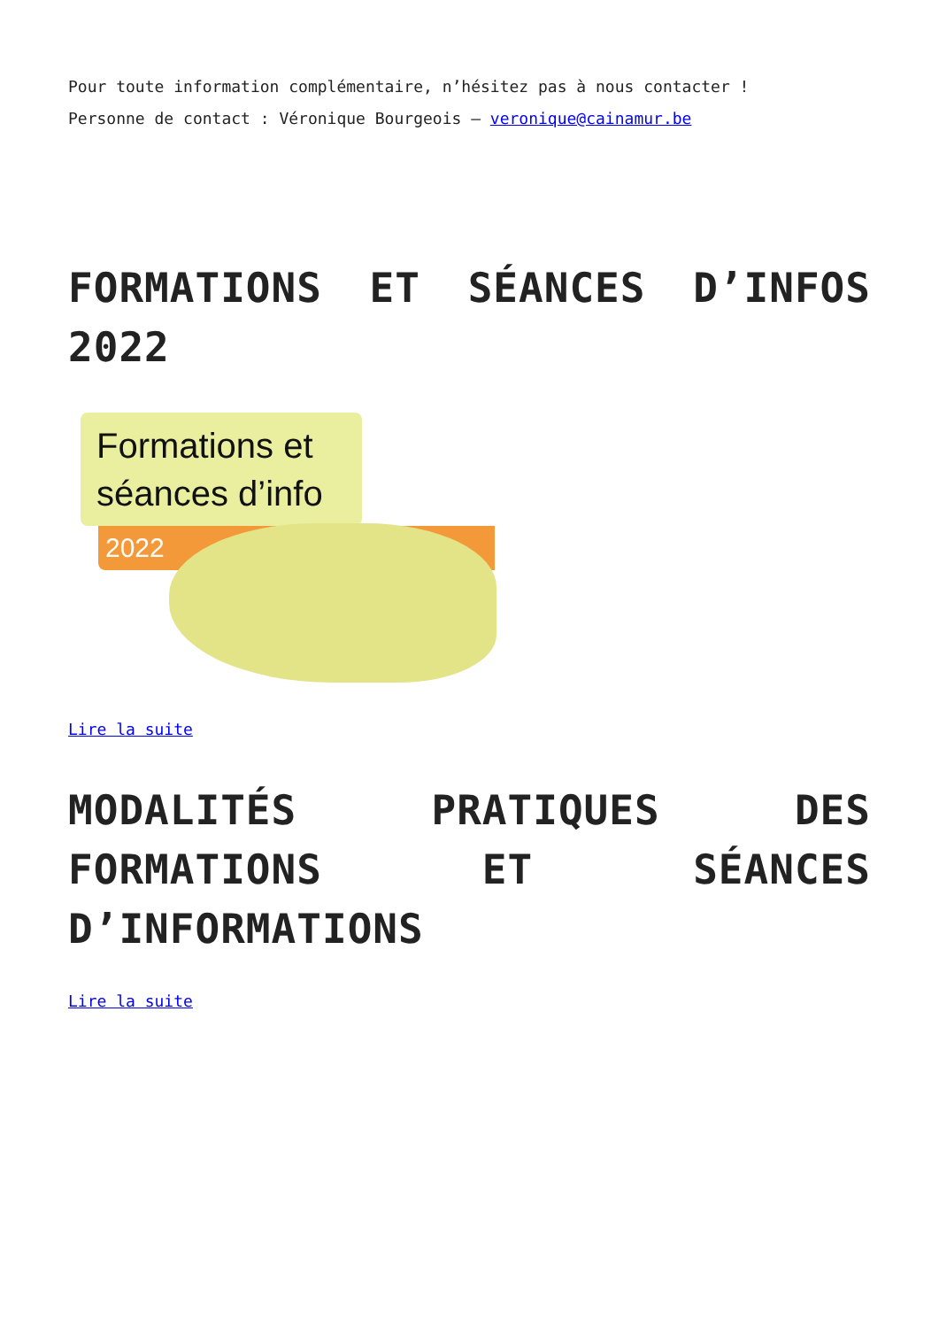Pour toute information complémentaire, n’hésitez pas à nous contacter !
Personne de contact : Véronique Bourgeois – veronique@cainamur.be
FORMATIONS ET SÉANCES D’INFOS 2022
Formations et séances d’info
2022
Lire la suite
MODALITÉS PRATIQUES DES FORMATIONS ET SÉANCES D’INFORMATIONS
Lire la suite